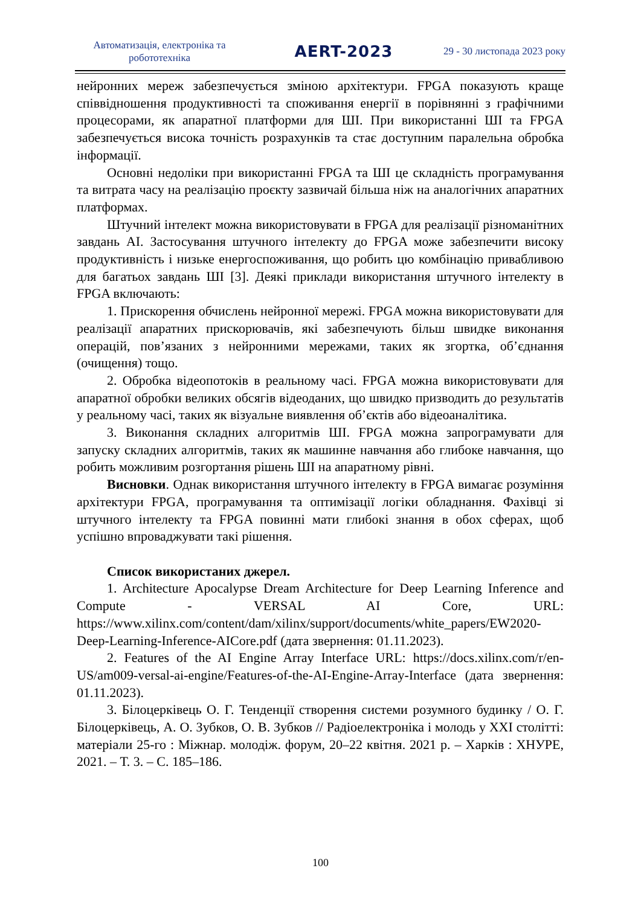Автоматизація, електроніка та робототехніка
AERT-2023
29 - 30 листопада 2023 року
нейронних мереж забезпечується зміною архітектури. FPGA показують краще співвідношення продуктивності та споживання енергії в порівнянні з графічними процесорами, як апаратної платформи для ШІ. При використанні ШІ та FPGA забезпечується висока точність розрахунків та стає доступним паралельна обробка інформації.
Основні недоліки при використанні FPGA та ШІ це складність програмування та витрата часу на реалізацію проєкту зазвичай більша ніж на аналогічних апаратних платформах.
Штучний інтелект можна використовувати в FPGA для реалізації різноманітних завдань AI. Застосування штучного інтелекту до FPGA може забезпечити високу продуктивність і низьке енергоспоживання, що робить цю комбінацію привабливою для багатьох завдань ШІ [3]. Деякі приклади використання штучного інтелекту в FPGA включають:
1. Прискорення обчислень нейронної мережі. FPGA можна використовувати для реалізації апаратних прискорювачів, які забезпечують більш швидке виконання операцій, пов’язаних з нейронними мережами, таких як згортка, об’єднання (очищення) тощо.
2. Обробка відеопотоків в реальному часі. FPGA можна використовувати для апаратної обробки великих обсягів відеоданих, що швидко призводить до результатів у реальному часі, таких як візуальне виявлення об’єктів або відеоаналітика.
3. Виконання складних алгоритмів ШІ. FPGA можна запрограмувати для запуску складних алгоритмів, таких як машинне навчання або глибоке навчання, що робить можливим розгортання рішень ШІ на апаратному рівні.
Висновки. Однак використання штучного інтелекту в FPGA вимагає розуміння архітектури FPGA, програмування та оптимізації логіки обладнання. Фахівці зі штучного інтелекту та FPGA повинні мати глибокі знання в обох сферах, щоб успішно впроваджувати такі рішення.
Список використаних джерел.
1. Architecture Apocalypse Dream Architecture for Deep Learning Inference and Compute - VERSAL AI Core, URL: https://www.xilinx.com/content/dam/xilinx/support/documents/white_papers/EW2020-Deep-Learning-Inference-AICore.pdf (дата звернення: 01.11.2023).
2. Features of the AI Engine Array Interface URL: https://docs.xilinx.com/r/en-US/am009-versal-ai-engine/Features-of-the-AI-Engine-Array-Interface (дата звернення: 01.11.2023).
3. Білоцерківець О. Г. Тенденції створення системи розумного будинку / О. Г. Білоцерківець, А. О. Зубков, О. В. Зубков // Радіоелектроніка і молодь у XXI столітті: матеріали 25-го : Міжнар. молодіж. форум, 20–22 квітня. 2021 р. – Харків : ХНУРЕ, 2021. – Т. 3. – С. 185–186.
100